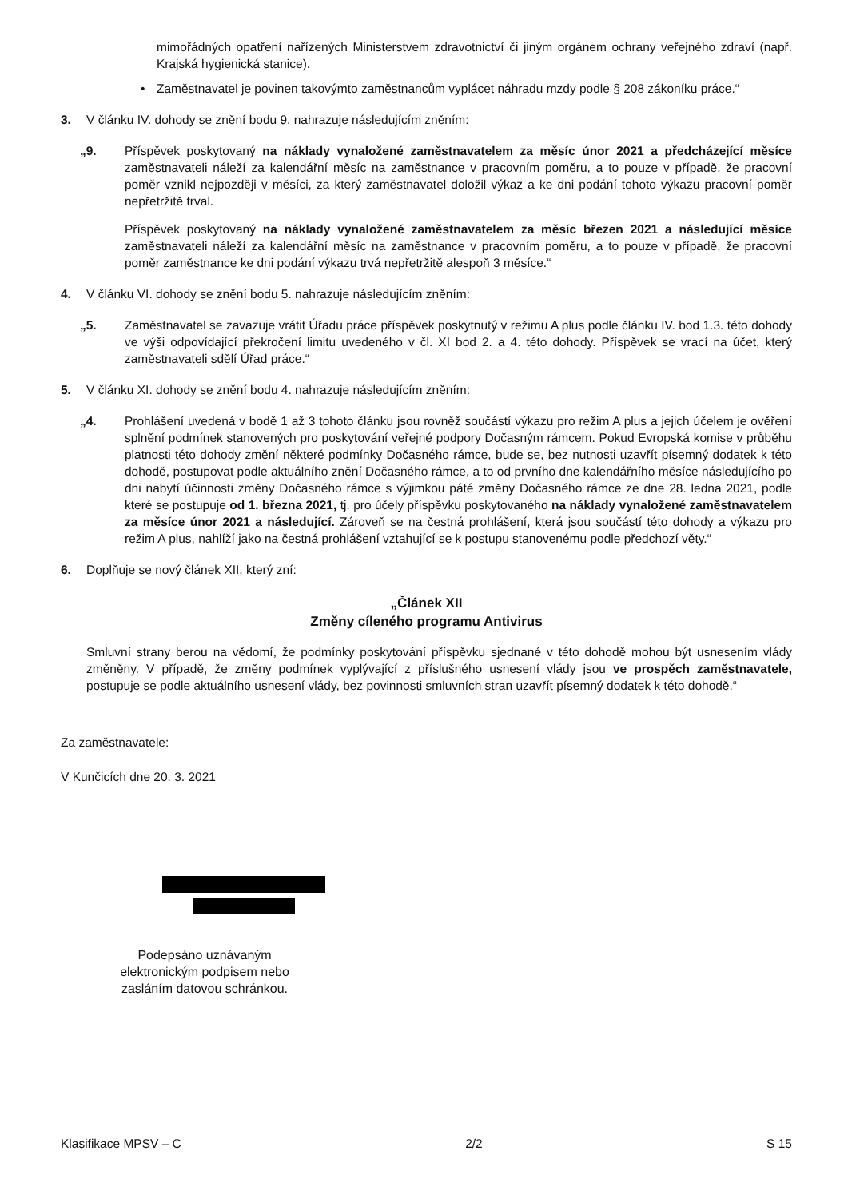mimořádných opatření nařízených Ministerstvem zdravotnictví či jiným orgánem ochrany veřejného zdraví (např. Krajská hygienická stanice).
• Zaměstnavatel je povinen takovýmto zaměstnancům vyplácet náhradu mzdy podle § 208 zákoníku práce.“
3. V článku IV. dohody se znění bodu 9. nahrazuje následujícím zněním:
„9. Příspěvek poskytovaný na náklady vynaložené zaměstnavatelem za měsíc únor 2021 a předcházející měsíce zaměstnavateli náleží za kalendářní měsíc na zaměstnance v pracovním poměru, a to pouze v případě, že pracovní poměr vznikl nejpozději v měsíci, za který zaměstnavatel doložil výkaz a ke dni podání tohoto výkazu pracovní poměr nepřetržitě trval.
Příspěvek poskytovaný na náklady vynaložené zaměstnavatelem za měsíc březen 2021 a následující měsíce zaměstnavateli náleží za kalendářní měsíc na zaměstnance v pracovním poměru, a to pouze v případě, že pracovní poměr zaměstnance ke dni podání výkazu trvá nepřetržitě alespoň 3 měsíce.“
4. V článku VI. dohody se znění bodu 5. nahrazuje následujícím zněním:
„5. Zaměstnavatel se zavazuje vrátit Úřadu práce příspěvek poskytnutý v režimu A plus podle článku IV. bod 1.3. této dohody ve výši odpovídající překročení limitu uvedeného v čl. XI bod 2. a 4. této dohody. Příspěvek se vrací na účet, který zaměstnavateli sdělí Úřad práce.“
5. V článku XI. dohody se znění bodu 4. nahrazuje následujícím zněním:
„4. Prohlášení uvedená v bodě 1 až 3 tohoto článku jsou rovněž součástí výkazu pro režim A plus a jejich účelem je ověření splnění podmínek stanovených pro poskytování veřejné podpory Dočasným rámcem. Pokud Evropská komise v průběhu platnosti této dohody změní některé podmínky Dočasného rámce, bude se, bez nutnosti uzavřít písemný dodatek k této dohodě, postupovat podle aktuálního znění Dočasného rámce, a to od prvního dne kalendářního měsíce následujícího po dni nabytí účinnosti změny Dočasného rámce s výjimkou páté změny Dočasného rámce ze dne 28. ledna 2021, podle které se postupuje od 1. března 2021, tj. pro účely příspěvku poskytovaného na náklady vynaložené zaměstnavatelem za měsíce únor 2021 a následující. Zároveň se na čestná prohlášení, která jsou součástí této dohody a výkazu pro režim A plus, nahlíží jako na čestná prohlášení vztahující se k postupu stanovenému podle předchozí věty.“
6. Doplňuje se nový článek XII, který zní:
„Článek XII
Změny cíleného programu Antivirus
Smluvní strany berou na vědomí, že podmínky poskytování příspěvku sjednané v této dohodě mohou být usnesením vlády změněny. V případě, že změny podmínek vyplývající z příslušného usnesení vlády jsou ve prospěch zaměstnavatele, postupuje se podle aktuálního usnesení vlády, bez povinnosti smluvních stran uzavřít písemný dodatek k této dohodě.“
Za zaměstnavatele:
V Kunčicích dne 20. 3. 2021
Podepsáno uznávaným elektronickým podpisem nebo zasláním datovou schránkou.
Klasifikace MPSV – C 2/2 S 15